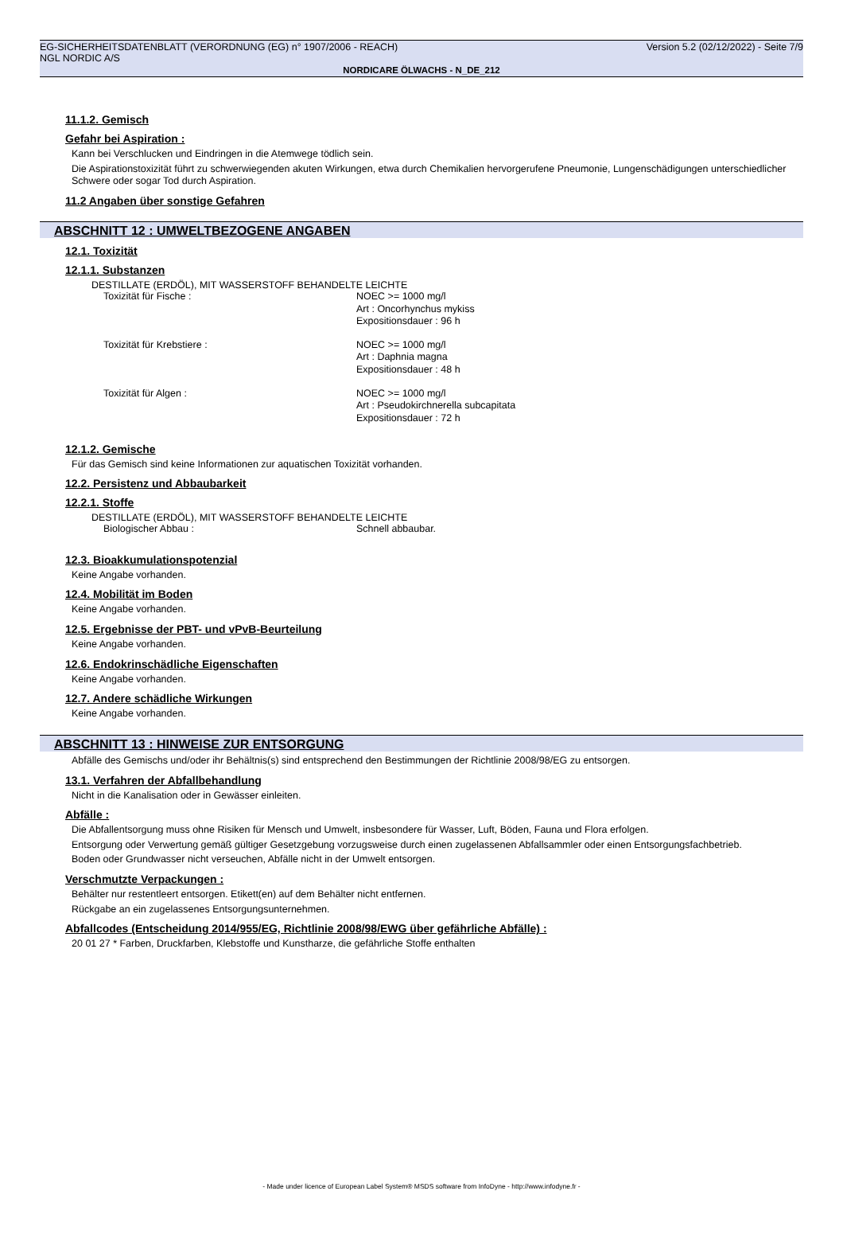EG-SICHERHEITSDATENBLATT (VERORDNUNG (EG) n° 1907/2006 - REACH) Version 5.2 (02/12/2022) - Seite 7/9
NGL NORDIC A/S
NORDICARE ÖLWACHS - N_DE_212
11.1.2. Gemisch
Gefahr bei Aspiration :
Kann bei Verschlucken und Eindringen in die Atemwege tödlich sein.
Die Aspirationstoxizität führt zu schwerwiegenden akuten Wirkungen, etwa durch Chemikalien hervorgerufene Pneumonie, Lungenschädigungen unterschiedlicher Schwere oder sogar Tod durch Aspiration.
11.2 Angaben über sonstige Gefahren
ABSCHNITT 12 : UMWELTBEZOGENE ANGABEN
12.1. Toxizität
12.1.1. Substanzen
DESTILLATE (ERDÖL), MIT WASSERSTOFF BEHANDELTE LEICHTE
| Toxizität für Fische : | NOEC >= 1000 mg/l Art : Oncorhynchus mykiss Expositionsdauer : 96 h |
| Toxizität für Krebstiere : | NOEC >= 1000 mg/l Art : Daphnia magna Expositionsdauer : 48 h |
| Toxizität für Algen : | NOEC >= 1000 mg/l Art : Pseudokirchnerella subcapitata Expositionsdauer : 72 h |
12.1.2. Gemische
Für das Gemisch sind keine Informationen zur aquatischen Toxizität vorhanden.
12.2. Persistenz und Abbaubarkeit
12.2.1. Stoffe
DESTILLATE (ERDÖL), MIT WASSERSTOFF BEHANDELTE LEICHTE
| Biologischer Abbau : | Schnell abbaubar. |
12.3. Bioakkumulationspotenzial
Keine Angabe vorhanden.
12.4. Mobilität im Boden
Keine Angabe vorhanden.
12.5. Ergebnisse der PBT- und vPvB-Beurteilung
Keine Angabe vorhanden.
12.6. Endokrinschädliche Eigenschaften
Keine Angabe vorhanden.
12.7. Andere schädliche Wirkungen
Keine Angabe vorhanden.
ABSCHNITT 13 : HINWEISE ZUR ENTSORGUNG
Abfälle des Gemischs und/oder ihr Behältnis(s) sind entsprechend den Bestimmungen der Richtlinie 2008/98/EG zu entsorgen.
13.1. Verfahren der Abfallbehandlung
Nicht in die Kanalisation oder in Gewässer einleiten.
Abfälle :
Die Abfallentsorgung muss ohne Risiken für Mensch und Umwelt, insbesondere für Wasser, Luft, Böden, Fauna und Flora erfolgen.
Entsorgung oder Verwertung gemäß gültiger Gesetzgebung vorzugsweise durch einen zugelassenen Abfallsammler oder einen Entsorgungsfachbetrieb.
Boden oder Grundwasser nicht verseuchen, Abfälle nicht in der Umwelt entsorgen.
Verschmutzte Verpackungen :
Behälter nur restentleert entsorgen. Etikett(en) auf dem Behälter nicht entfernen.
Rückgabe an ein zugelassenes Entsorgungsunternehmen.
Abfallcodes (Entscheidung 2014/955/EG, Richtlinie 2008/98/EWG über gefährliche Abfälle) :
20 01 27 * Farben, Druckfarben, Klebstoffe und Kunstharze, die gefährliche Stoffe enthalten
- Made under licence of European Label System® MSDS software from InfoDyne - http://www.infodyne.fr -